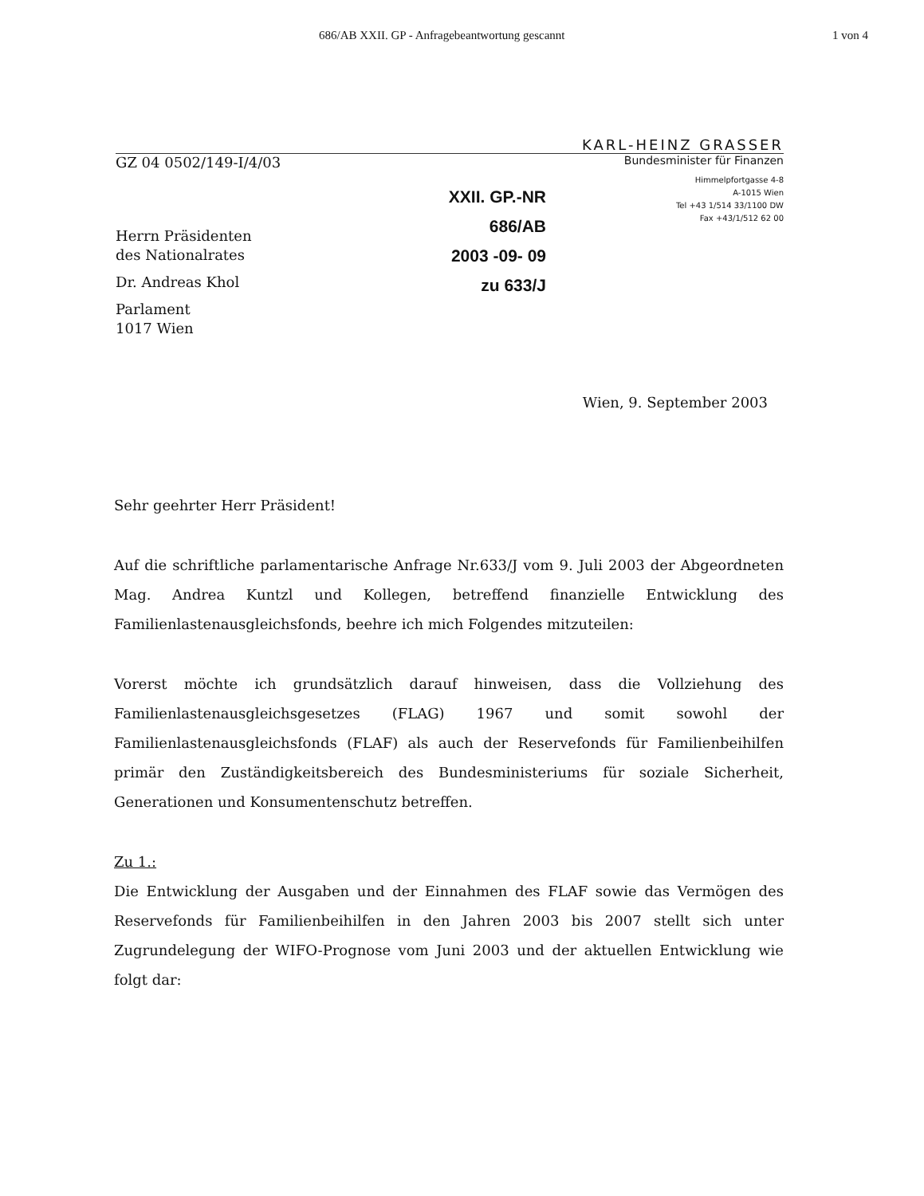686/AB XXII. GP - Anfragebeantwortung gescannt 1 von 4
KARL-HEINZ GRASSER
GZ 04 0502/149-I/4/03 Bundesminister für Finanzen
Herrn Präsidenten
des Nationalrates
Dr. Andreas Khol
Parlament
1017 Wien
XXII. GP.-NR
686/AB
2003 -09- 09
zu 633/J
Himmelpfortgasse 4-8
A-1015 Wien
Tel +43 1/514 33/1100 DW
Fax +43/1/512 62 00
Wien, 9. September 2003
Sehr geehrter Herr Präsident!
Auf die schriftliche parlamentarische Anfrage Nr.633/J vom 9. Juli 2003 der Abgeordneten Mag. Andrea Kuntzl und Kollegen, betreffend finanzielle Entwicklung des Familienlastenausgleichsfonds, beehre ich mich Folgendes mitzuteilen:
Vorerst möchte ich grundsätzlich darauf hinweisen, dass die Vollziehung des Familienlastenausgleichsgesetzes (FLAG) 1967 und somit sowohl der Familienlastenausgleichsfonds (FLAF) als auch der Reservefonds für Familienbeihilfen primär den Zuständigkeitsbereich des Bundesministeriums für soziale Sicherheit, Generationen und Konsumentenschutz betreffen.
Zu 1.:
Die Entwicklung der Ausgaben und der Einnahmen des FLAF sowie das Vermögen des Reservefonds für Familienbeihilfen in den Jahren 2003 bis 2007 stellt sich unter Zugrundelegung der WIFO-Prognose vom Juni 2003 und der aktuellen Entwicklung wie folgt dar: